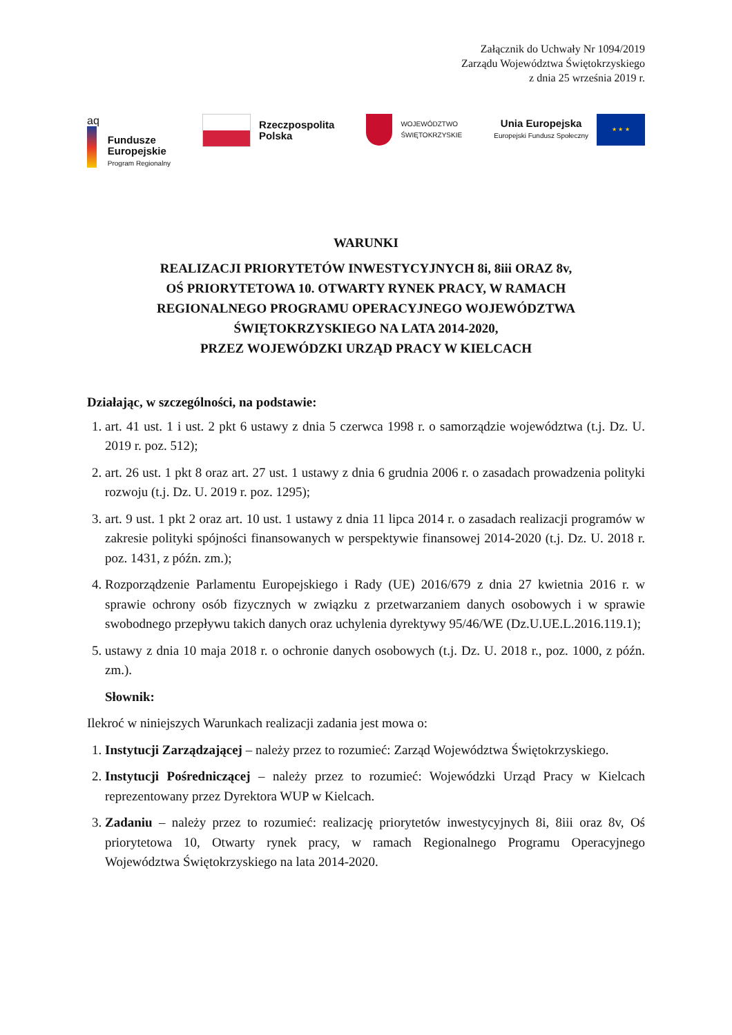Załącznik do Uchwały Nr 1094/2019
Zarządu Województwa Świętokrzyskiego
z dnia 25 września 2019 r.
aq
Fundusze
Europejskie
Program Regionalny
Rzeczpospolita
Polska
WOJEWÓDZTWO
ŚWIĘTOKRZYSKIE
Unia Europejska
Europejski Fundusz Społeczny
★ ★ ★
WARUNKI
REALIZACJI PRIORYTETÓW INWESTYCYJNYCH 8i, 8iii ORAZ 8v,
OŚ PRIORYTETOWA 10. OTWARTY RYNEK PRACY, W RAMACH
REGIONALNEGO PROGRAMU OPERACYJNEGO WOJEWÓDZTWA
ŚWIĘTOKRZYSKIEGO NA LATA 2014-2020,
PRZEZ WOJEWÓDZKI URZĄD PRACY W KIELCACH
Działając, w szczególności, na podstawie:
1. art. 41 ust. 1 i ust. 2 pkt 6 ustawy z dnia 5 czerwca 1998 r. o samorządzie województwa (t.j. Dz. U. 2019 r. poz. 512);
2. art. 26 ust. 1 pkt 8 oraz art. 27 ust. 1 ustawy z dnia 6 grudnia 2006 r. o zasadach prowadzenia polityki rozwoju (t.j. Dz. U. 2019 r. poz. 1295);
3. art. 9 ust. 1 pkt 2 oraz art. 10 ust. 1 ustawy z dnia 11 lipca 2014 r. o zasadach realizacji programów w zakresie polityki spójności finansowanych w perspektywie finansowej 2014-2020 (t.j. Dz. U. 2018 r. poz. 1431, z późn. zm.);
4. Rozporządzenie Parlamentu Europejskiego i Rady (UE) 2016/679 z dnia 27 kwietnia 2016 r. w sprawie ochrony osób fizycznych w związku z przetwarzaniem danych osobowych i w sprawie swobodnego przepływu takich danych oraz uchylenia dyrektywy 95/46/WE (Dz.U.UE.L.2016.119.1);
5. ustawy z dnia 10 maja 2018 r. o ochronie danych osobowych (t.j. Dz. U. 2018 r., poz. 1000, z późn. zm.).
Słownik:
Ilekroć w niniejszych Warunkach realizacji zadania jest mowa o:
1. Instytucji Zarządzającej – należy przez to rozumieć: Zarząd Województwa Świętokrzyskiego.
2. Instytucji Pośredniczącej – należy przez to rozumieć: Wojewódzki Urząd Pracy w Kielcach reprezentowany przez Dyrektora WUP w Kielcach.
3. Zadaniu – należy przez to rozumieć: realizację priorytetów inwestycyjnych 8i, 8iii oraz 8v, Oś priorytetowa 10, Otwarty rynek pracy, w ramach Regionalnego Programu Operacyjnego Województwa Świętokrzyskiego na lata 2014-2020.